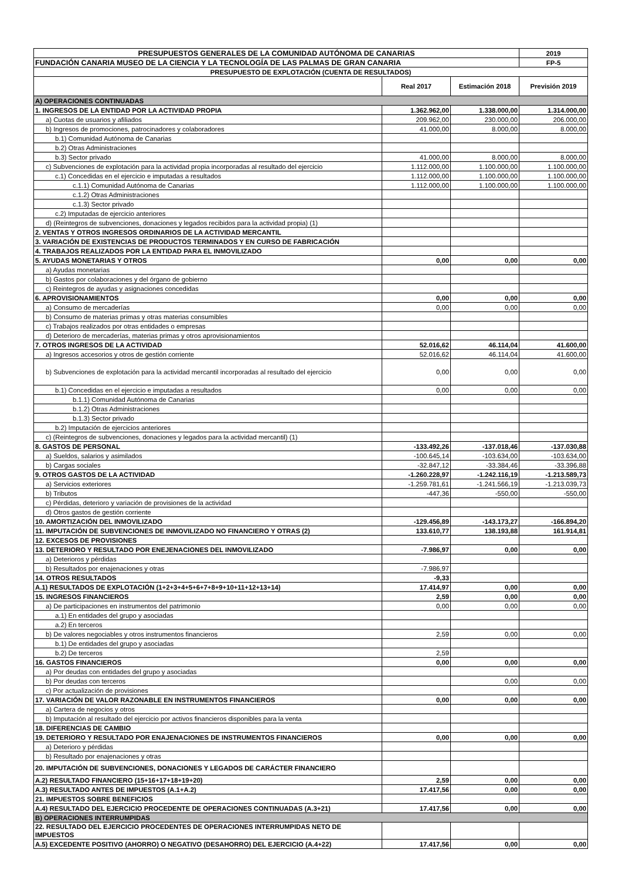| PRESUPUESTOS GENERALES DE LA COMUNIDAD AUTÓNOMA DE CANARIAS | | | 2019 |
| FUNDACIÓN CANARIA MUSEO DE LA CIENCIA Y LA TECNOLOGÍA DE LAS PALMAS DE GRAN CANARIA | | | FP-5 |
| PRESUPUESTO DE EXPLOTACIÓN (CUENTA DE RESULTADOS) | | | |
| | Real 2017 | Estimación 2018 | Previsión 2019 |
| A) OPERACIONES CONTINUADAS | | | |
| 1. INGRESOS DE LA ENTIDAD POR LA ACTIVIDAD PROPIA | 1.362.962,00 | 1.338.000,00 | 1.314.000,00 |
| a) Cuotas de usuarios y afiliados | 209.962,00 | 230.000,00 | 206.000,00 |
| b) Ingresos de promociones, patrocinadores y colaboradores | 41.000,00 | 8.000,00 | 8.000,00 |
| b.1) Comunidad Autónoma de Canarias | | | |
| b.2) Otras Administraciones | | | |
| b.3) Sector privado | 41.000,00 | 8.000,00 | 8.000,00 |
| c) Subvenciones de explotación para la actividad propia incorporadas al resultado del ejercicio | 1.112.000,00 | 1.100.000,00 | 1.100.000,00 |
| c.1) Concedidas en el ejercicio e imputadas a resultados | 1.112.000,00 | 1.100.000,00 | 1.100.000,00 |
| c.1.1) Comunidad Autónoma de Canarias | 1.112.000,00 | 1.100.000,00 | 1.100.000,00 |
| c.1.2) Otras Administraciones | | | |
| c.1.3) Sector privado | | | |
| c.2) Imputadas de ejercicio anteriores | | | |
| d) (Reintegros de subvenciones, donaciones y legados recibidos para la actividad propia) (1) | | | |
| 2. VENTAS Y OTROS INGRESOS ORDINARIOS DE LA ACTIVIDAD MERCANTIL | | | |
| 3. VARIACIÓN DE EXISTENCIAS DE PRODUCTOS TERMINADOS Y EN CURSO DE FABRICACIÓN | | | |
| 4. TRABAJOS REALIZADOS POR LA ENTIDAD PARA EL INMOVILIZADO | | | |
| 5. AYUDAS MONETARIAS Y OTROS | 0,00 | 0,00 | 0,00 |
| a) Ayudas monetarias | | | |
| b) Gastos por colaboraciones y del órgano de gobierno | | | |
| c) Reintegros de ayudas y asignaciones concedidas | | | |
| 6. APROVISIONAMIENTOS | 0,00 | 0,00 | 0,00 |
| a) Consumo de mercaderías | 0,00 | 0,00 | 0,00 |
| b) Consumo de materias primas y otras materias consumibles | | | |
| c) Trabajos realizados por otras entidades o empresas | | | |
| d) Deterioro de mercaderías, materias primas y otros aprovisionamientos | | | |
| 7. OTROS INGRESOS DE LA ACTIVIDAD | 52.016,62 | 46.114,04 | 41.600,00 |
| a) Ingresos accesorios y otros de gestión corriente | 52.016,62 | 46.114,04 | 41.600,00 |
| b) Subvenciones de explotación para la actividad mercantil incorporadas al resultado del ejercicio | 0,00 | 0,00 | 0,00 |
| b.1) Concedidas en el ejercicio e imputadas a resultados | 0,00 | 0,00 | 0,00 |
| b.1.1) Comunidad Autónoma de Canarias | | | |
| b.1.2) Otras Administraciones | | | |
| b.1.3) Sector privado | | | |
| b.2) Imputación de ejercicios anteriores | | | |
| c) (Reintegros de subvenciones, donaciones y legados para la actividad mercantil) (1) | | | |
| 8. GASTOS DE PERSONAL | -133.492,26 | -137.018,46 | -137.030,88 |
| a) Sueldos, salarios y asimilados | -100.645,14 | -103.634,00 | -103.634,00 |
| b) Cargas sociales | -32.847,12 | -33.384,46 | -33.396,88 |
| 9. OTROS GASTOS DE LA ACTIVIDAD | -1.260.228,97 | -1.242.116,19 | -1.213.589,73 |
| a) Servicios exteriores | -1.259.781,61 | -1.241.566,19 | -1.213.039,73 |
| b) Tributos | -447,36 | -550,00 | -550,00 |
| c) Pérdidas, deterioro y variación de provisiones de la actividad | | | |
| d) Otros gastos de gestión corriente | | | |
| 10. AMORTIZACIÓN DEL INMOVILIZADO | -129.456,89 | -143.173,27 | -166.894,20 |
| 11. IMPUTACIÓN DE SUBVENCIONES DE INMOVILIZADO NO FINANCIERO Y OTRAS (2) | 133.610,77 | 138.193,88 | 161.914,81 |
| 12. EXCESOS DE PROVISIONES | | | |
| 13. DETERIORO Y RESULTADO POR ENEJENACIONES DEL INMOVILIZADO | -7.986,97 | 0,00 | 0,00 |
| a) Deterioros y pérdidas | | | |
| b) Resultados por enajenaciones y otras | -7.986,97 | | |
| 14. OTROS RESULTADOS | -9,33 | | |
| A.1) RESULTADOS DE EXPLOTACIÓN (1+2+3+4+5+6+7+8+9+10+11+12+13+14) | 17.414,97 | 0,00 | 0,00 |
| 15. INGRESOS FINANCIEROS | 2,59 | 0,00 | 0,00 |
| a) De participaciones en instrumentos del patrimonio | 0,00 | 0,00 | 0,00 |
| a.1) En entidades del grupo y asociadas | | | |
| a.2) En terceros | | | |
| b) De valores negociables y otros instrumentos financieros | 2,59 | 0,00 | 0,00 |
| b.1) De entidades del grupo y asociadas | | | |
| b.2) De terceros | 2,59 | | |
| 16. GASTOS FINANCIEROS | 0,00 | 0,00 | 0,00 |
| a) Por deudas con entidades del grupo y asociadas | | | |
| b) Por deudas con terceros | | 0,00 | 0,00 |
| c) Por actualización de provisiones | | | |
| 17. VARIACIÓN DE VALOR RAZONABLE EN INSTRUMENTOS FINANCIEROS | 0,00 | 0,00 | 0,00 |
| a) Cartera de negocios y otros | | | |
| b) Imputación al resultado del ejercicio por activos financieros disponibles para la venta | | | |
| 18. DIFERENCIAS DE CAMBIO | | | |
| 19. DETERIORO Y RESULTADO POR ENAJENACIONES DE INSTRUMENTOS FINANCIEROS | 0,00 | 0,00 | 0,00 |
| a) Deterioro y pérdidas | | | |
| b) Resultado por enajenaciones y otras | | | |
| 20. IMPUTACIÓN DE SUBVENCIONES, DONACIONES Y LEGADOS DE CARÁCTER FINANCIERO | | | |
| A.2) RESULTADO FINANCIERO (15+16+17+18+19+20) | 2,59 | 0,00 | 0,00 |
| A.3) RESULTADO ANTES DE IMPUESTOS (A.1+A.2) | 17.417,56 | 0,00 | 0,00 |
| 21. IMPUESTOS SOBRE BENEFICIOS | | | |
| A.4) RESULTADO DEL EJERCICIO PROCEDENTE DE OPERACIONES CONTINUADAS (A.3+21) | 17.417,56 | 0,00 | 0,00 |
| B) OPERACIONES INTERRUMPIDAS | | | |
| 22. RESULTADO DEL EJERCICIO PROCEDENTES DE OPERACIONES INTERRUMPIDAS NETO DE IMPUESTOS | | | |
| A.5) EXCEDENTE POSITIVO (AHORRO) O NEGATIVO (DESAHORRO) DEL EJERCICIO (A.4+22) | 17.417,56 | 0,00 | 0,00 |